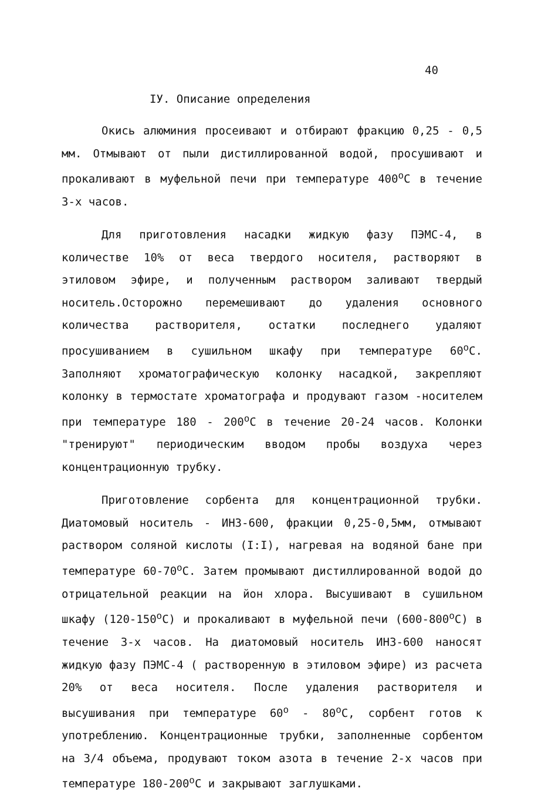40
IУ. Описание определения
Окись алюминия просеивают и отбирают фракцию 0,25 - 0,5 мм. Отмывают от пыли дистиллированной водой, просушивают и прокаливают в муфельной печи при температуре 400<sup>о</sup>С в течение 3-х часов.
Для приготовления насадки жидкую фазу ПЭМС-4, в количестве 10% от веса твердого носителя, растворяют в этиловом эфире, и полученным раствором заливают твердый носитель.Осторожно перемешивают до удаления основного количества растворителя, остатки последнего удаляют просушиванием в сушильном шкафу при температуре 60<sup>о</sup>С. Заполняют хроматографическую колонку насадкой, закрепляют колонку в термостате хроматографа и продувают газом -носителем при температуре 180 - 200<sup>о</sup>С в течение 20-24 часов. Колонки "тренируют" периодическим вводом пробы воздуха через концентрационную трубку.
Приготовление сорбента для концентрационной трубки. Диатомовый носитель - ИНЗ-600, фракции 0,25-0,5мм, отмывают раствором соляной кислоты (I:I), нагревая на водяной бане при температуре 60-70<sup>о</sup>С. Затем промывают дистиллированной водой до отрицательной реакции на йон хлора. Высушивают в сушильном шкафу (120-150<sup>о</sup>С) и прокаливают в муфельной печи (600-800<sup>о</sup>С) в течение 3-х часов. На диатомовый носитель ИНЗ-600 наносят жидкую фазу ПЭМС-4 ( растворенную в этиловом эфире) из расчета 20% от веса носителя. После удаления растворителя и высушивания при температуре 60<sup>о</sup> - 80<sup>о</sup>С, сорбент готов к употреблению. Концентрационные трубки, заполненные сорбентом на 3/4 объема, продувают током азота в течение 2-х часов при температуре 180-200<sup>о</sup>С и закрывают заглушками.